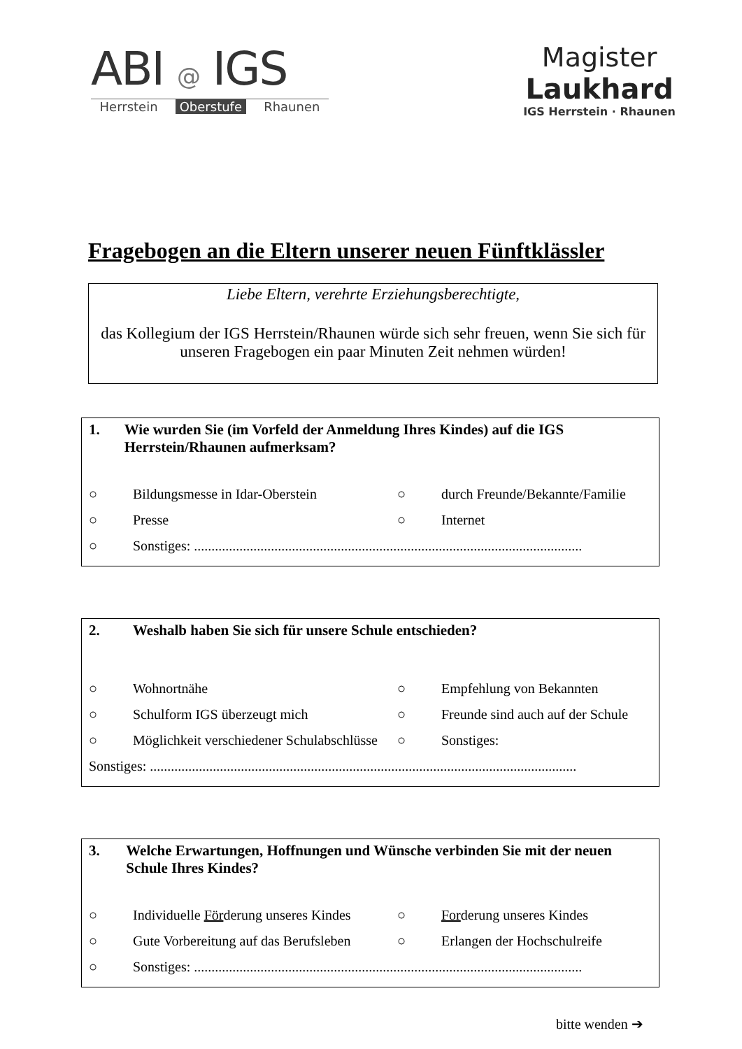ABI @ IGS
Herrstein Oberstufe Rhaunen
Magister
Laukhard
IGS Herrstein · Rhaunen
Fragebogen an die Eltern unserer neuen Fünftklässler
Liebe Eltern, verehrte Erziehungsberechtigte,
das Kollegium der IGS Herrstein/Rhaunen würde sich sehr freuen, wenn Sie sich für unseren Fragebogen ein paar Minuten Zeit nehmen würden!
1. Wie wurden Sie (im Vorfeld der Anmeldung Ihres Kindes) auf die IGS Herrstein/Rhaunen aufmerksam?
○ Bildungsmesse in Idar-Oberstein ○ durch Freunde/Bekannte/Familie
○ Presse ○ Internet
○ Sonstiges: ...............................................................................................................
2. Weshalb haben Sie sich für unsere Schule entschieden?
○ Wohnortnähe ○ Empfehlung von Bekannten
○ Schulform IGS überzeugt mich ○ Freunde sind auch auf der Schule
○ Möglichkeit verschiedener Schulabschlüsse ○ Sonstiges:
Sonstiges: ..........................................................................................................................
3. Welche Erwartungen, Hoffnungen und Wünsche verbinden Sie mit der neuen Schule Ihres Kindes?
○ Individuelle Förderung unseres Kindes ○ Forderung unseres Kindes
○ Gute Vorbereitung auf das Berufsleben ○ Erlangen der Hochschulreife
○ Sonstiges: ...............................................................................................................
bitte wenden ➔